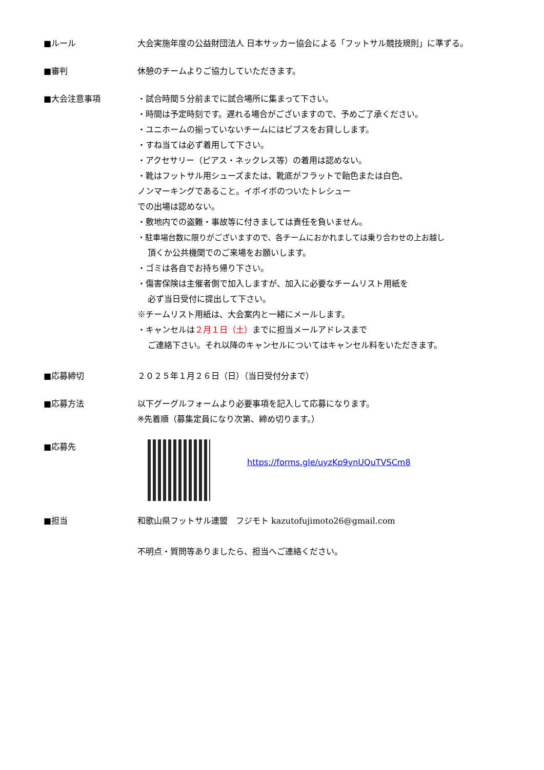■ルール 大会実施年度の公益財団法人 日本サッカー協会による「フットサル競技規則」に準ずる。
■審判 休憩のチームよりご協力していただきます。
■大会注意事項 ・試合時間５分前までに試合場所に集まって下さい。
・時間は予定時刻です。遅れる場合がございますので、予めご了承ください。
・ユニホームの揃っていないチームにはビブスをお貸しします。
・すね当ては必ず着用して下さい。
・アクセサリー（ピアス・ネックレス等）の着用は認めない。
・靴はフットサル用シューズまたは、靴底がフラットで飴色または白色、
ノンマーキングであること。イボイボのついたトレシュー
での出場は認めない。
・敷地内での盗難・事故等に付きましては責任を負いません。
・駐車場台数に限りがございますので、各チームにおかれましては乗り合わせの上お越し
頂くか公共機関でのご来場をお願いします。
・ゴミは各自でお持ち帰り下さい。
・傷害保険は主催者側で加入しますが、加入に必要なチームリスト用紙を
必ず当日受付に提出して下さい。
※チームリスト用紙は、大会案内と一緒にメールします。
・キャンセルは２月１日（土）までに担当メールアドレスまで
ご連絡下さい。それ以降のキャンセルについてはキャンセル料をいただきます。
■応募締切 ２０２５年１月２６日（日）（当日受付分まで）
■応募方法 以下グーグルフォームより必要事項を記入して応募になります。
※先着順（募集定員になり次第、締め切ります。）
■応募先
https://forms.gle/uyzKp9ynUQuTVSCm8
■担当 和歌山県フットサル連盟　フジモト kazutofujimoto26@gmail.com
不明点・質問等ありましたら、担当へご連絡ください。